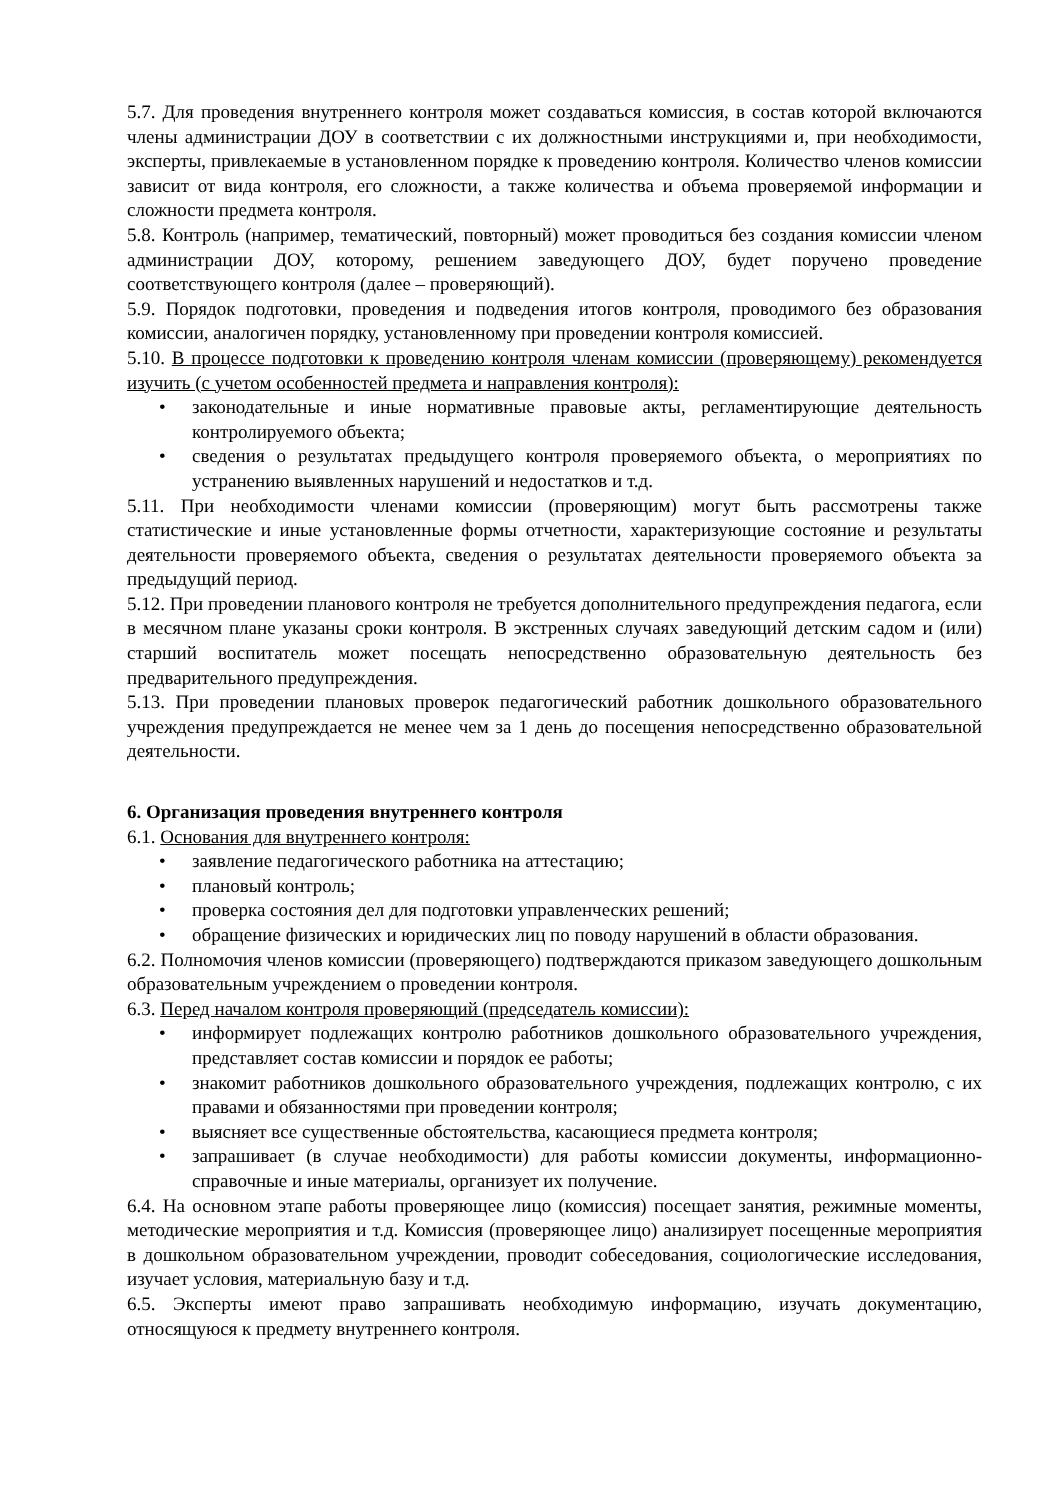5.7. Для проведения внутреннего контроля может создаваться комиссия, в состав которой включаются члены администрации ДОУ в соответствии с их должностными инструкциями и, при необходимости, эксперты, привлекаемые в установленном порядке к проведению контроля. Количество членов комиссии зависит от вида контроля, его сложности, а также количества и объема проверяемой информации и сложности предмета контроля.
5.8. Контроль (например, тематический, повторный) может проводиться без создания комиссии членом администрации ДОУ, которому, решением заведующего ДОУ, будет поручено проведение соответствующего контроля (далее – проверяющий).
5.9. Порядок подготовки, проведения и подведения итогов контроля, проводимого без образования комиссии, аналогичен порядку, установленному при проведении контроля комиссией.
5.10. В процессе подготовки к проведению контроля членам комиссии (проверяющему) рекомендуется изучить (с учетом особенностей предмета и направления контроля):
• законодательные и иные нормативные правовые акты, регламентирующие деятельность контролируемого объекта;
• сведения о результатах предыдущего контроля проверяемого объекта, о мероприятиях по устранению выявленных нарушений и недостатков и т.д.
5.11. При необходимости членами комиссии (проверяющим) могут быть рассмотрены также статистические и иные установленные формы отчетности, характеризующие состояние и результаты деятельности проверяемого объекта, сведения о результатах деятельности проверяемого объекта за предыдущий период.
5.12. При проведении планового контроля не требуется дополнительного предупреждения педагога, если в месячном плане указаны сроки контроля. В экстренных случаях заведующий детским садом и (или) старший воспитатель может посещать непосредственно образовательную деятельность без предварительного предупреждения.
5.13. При проведении плановых проверок педагогический работник дошкольного образовательного учреждения предупреждается не менее чем за 1 день до посещения непосредственно образовательной деятельности.
6. Организация проведения внутреннего контроля
6.1. Основания для внутреннего контроля:
• заявление педагогического работника на аттестацию;
• плановый контроль;
• проверка состояния дел для подготовки управленческих решений;
• обращение физических и юридических лиц по поводу нарушений в области образования.
6.2. Полномочия членов комиссии (проверяющего) подтверждаются приказом заведующего дошкольным образовательным учреждением о проведении контроля.
6.3. Перед началом контроля проверяющий (председатель комиссии):
• информирует подлежащих контролю работников дошкольного образовательного учреждения, представляет состав комиссии и порядок ее работы;
• знакомит работников дошкольного образовательного учреждения, подлежащих контролю, с их правами и обязанностями при проведении контроля;
• выясняет все существенные обстоятельства, касающиеся предмета контроля;
• запрашивает (в случае необходимости) для работы комиссии документы, информационно-справочные и иные материалы, организует их получение.
6.4. На основном этапе работы проверяющее лицо (комиссия) посещает занятия, режимные моменты, методические мероприятия и т.д. Комиссия (проверяющее лицо) анализирует посещенные мероприятия в дошкольном образовательном учреждении, проводит собеседования, социологические исследования, изучает условия, материальную базу и т.д.
6.5. Эксперты имеют право запрашивать необходимую информацию, изучать документацию, относящуюся к предмету внутреннего контроля.